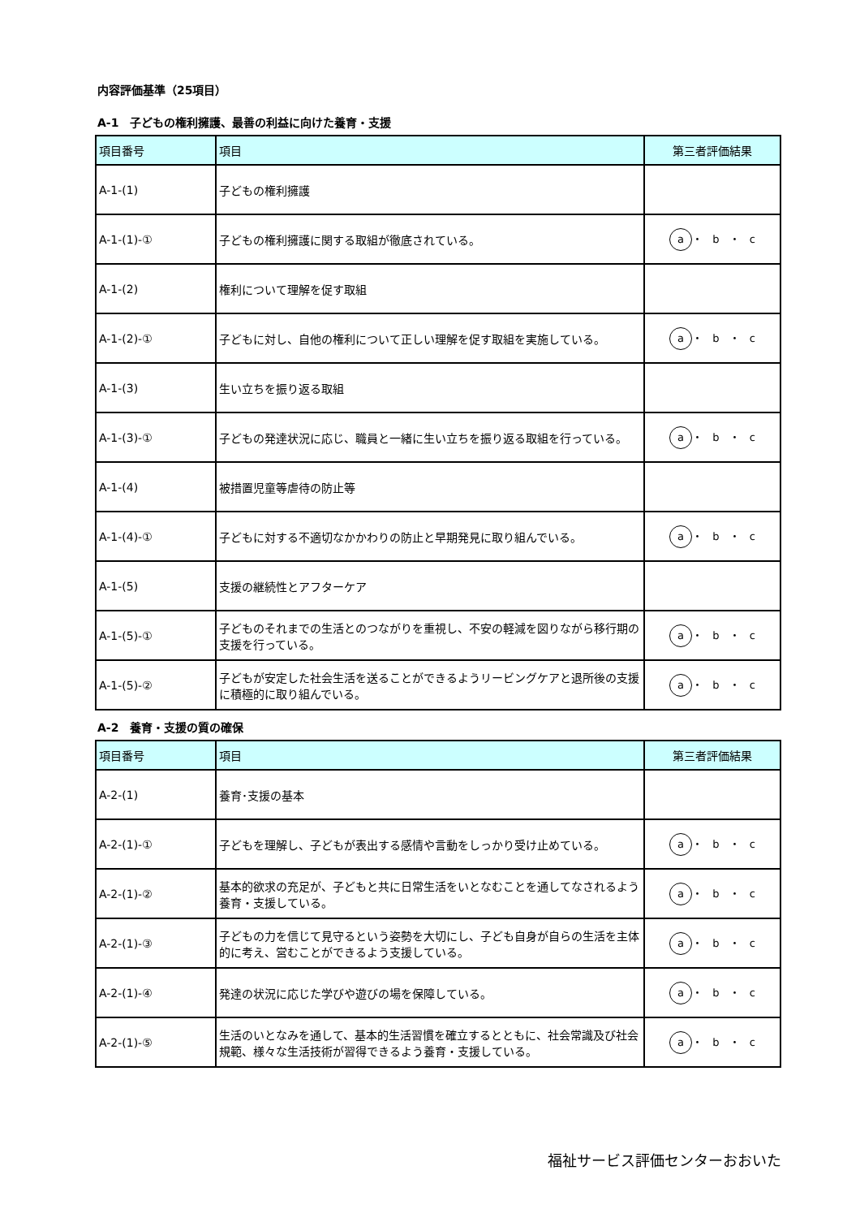内容評価基準（25項目）
A-1　子どもの権利擁護、最善の利益に向けた養育・支援
| 項目番号 | 項目 | 第三者評価結果 |
| --- | --- | --- |
| A-1-(1) | 子どもの権利擁護 | |
| A-1-(1)-① | 子どもの権利擁護に関する取組が徹底されている。 | a ・ b ・ c |
| A-1-(2) | 権利について理解を促す取組 | |
| A-1-(2)-① | 子どもに対し、自他の権利について正しい理解を促す取組を実施している。 | a ・ b ・ c |
| A-1-(3) | 生い立ちを振り返る取組 | |
| A-1-(3)-① | 子どもの発達状況に応じ、職員と一緒に生い立ちを振り返る取組を行っている。 | a ・ b ・ c |
| A-1-(4) | 被措置児童等虐待の防止等 | |
| A-1-(4)-① | 子どもに対する不適切なかかわりの防止と早期発見に取り組んでいる。 | a ・ b ・ c |
| A-1-(5) | 支援の継続性とアフターケア | |
| A-1-(5)-① | 子どものそれまでの生活とのつながりを重視し、不安の軽減を図りながら移行期の支援を行っている。 | a ・ b ・ c |
| A-1-(5)-② | 子どもが安定した社会生活を送ることができるようリービングケアと退所後の支援に積極的に取り組んでいる。 | a ・ b ・ c |
A-2　養育・支援の質の確保
| 項目番号 | 項目 | 第三者評価結果 |
| --- | --- | --- |
| A-2-(1) | 養育･支援の基本 | |
| A-2-(1)-① | 子どもを理解し、子どもが表出する感情や言動をしっかり受け止めている。 | a ・ b ・ c |
| A-2-(1)-② | 基本的欲求の充足が、子どもと共に日常生活をいとなむことを通してなされるよう養育・支援している。 | a ・ b ・ c |
| A-2-(1)-③ | 子どもの力を信じて見守るという姿勢を大切にし、子ども自身が自らの生活を主体的に考え、営むことができるよう支援している。 | a ・ b ・ c |
| A-2-(1)-④ | 発達の状況に応じた学びや遊びの場を保障している。 | a ・ b ・ c |
| A-2-(1)-⑤ | 生活のいとなみを通して、基本的生活習慣を確立するとともに、社会常識及び社会規範、様々な生活技術が習得できるよう養育・支援している。 | a ・ b ・ c |
福祉サービス評価センターおおいた